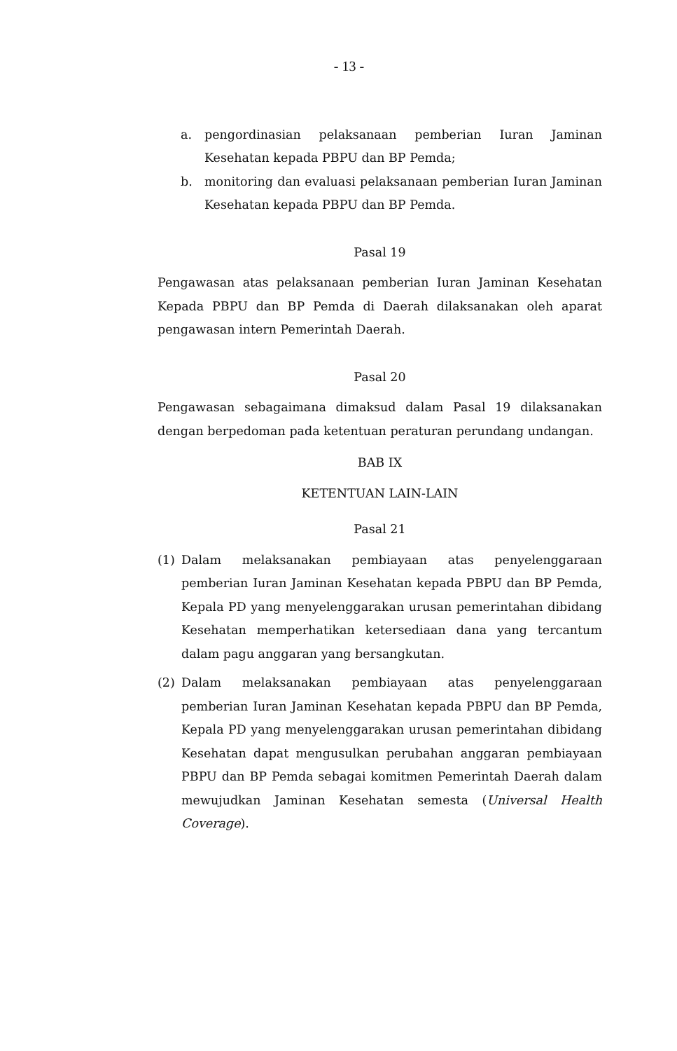- 13 -
a. pengordinasian pelaksanaan pemberian Iuran Jaminan Kesehatan kepada PBPU dan BP Pemda;
b. monitoring dan evaluasi pelaksanaan pemberian Iuran Jaminan Kesehatan kepada PBPU dan BP Pemda.
Pasal 19
Pengawasan atas pelaksanaan pemberian Iuran Jaminan Kesehatan Kepada PBPU dan BP Pemda di Daerah dilaksanakan oleh aparat pengawasan intern Pemerintah Daerah.
Pasal 20
Pengawasan sebagaimana dimaksud dalam Pasal 19 dilaksanakan dengan berpedoman pada ketentuan peraturan perundang undangan.
BAB IX
KETENTUAN LAIN-LAIN
Pasal 21
(1) Dalam melaksanakan pembiayaan atas penyelenggaraan pemberian Iuran Jaminan Kesehatan kepada PBPU dan BP Pemda, Kepala PD yang menyelenggarakan urusan pemerintahan dibidang Kesehatan memperhatikan ketersediaan dana yang tercantum dalam pagu anggaran yang bersangkutan.
(2) Dalam melaksanakan pembiayaan atas penyelenggaraan pemberian Iuran Jaminan Kesehatan kepada PBPU dan BP Pemda, Kepala PD yang menyelenggarakan urusan pemerintahan dibidang Kesehatan dapat mengusulkan perubahan anggaran pembiayaan PBPU dan BP Pemda sebagai komitmen Pemerintah Daerah dalam mewujudkan Jaminan Kesehatan semesta (Universal Health Coverage).